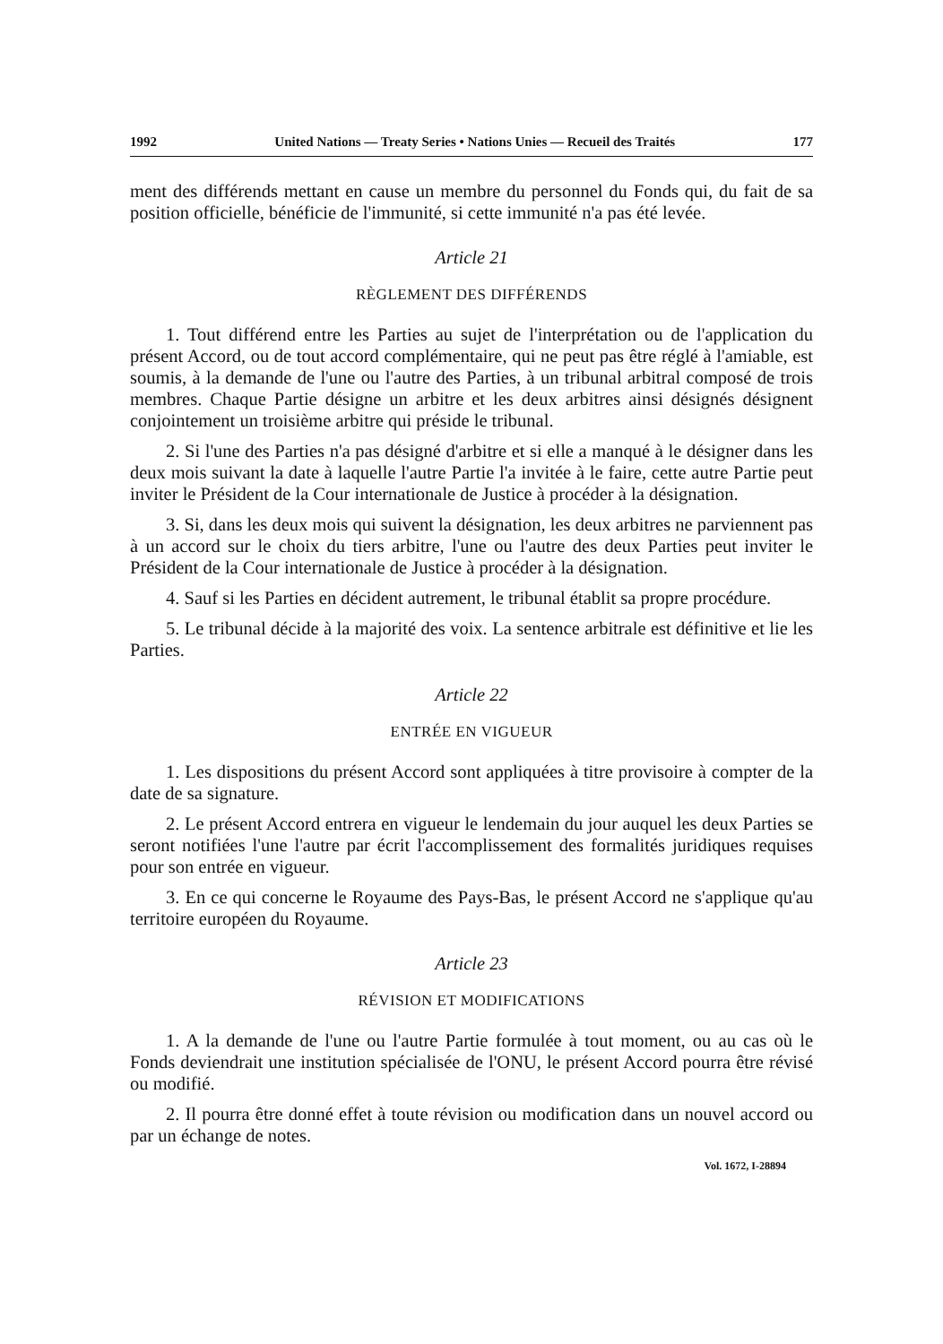1992 United Nations — Treaty Series • Nations Unies — Recueil des Traités 177
ment des différends mettant en cause un membre du personnel du Fonds qui, du fait de sa position officielle, bénéficie de l'immunité, si cette immunité n'a pas été levée.
Article 21
RÈGLEMENT DES DIFFÉRENDS
1. Tout différend entre les Parties au sujet de l'interprétation ou de l'application du présent Accord, ou de tout accord complémentaire, qui ne peut pas être réglé à l'amiable, est soumis, à la demande de l'une ou l'autre des Parties, à un tribunal arbitral composé de trois membres. Chaque Partie désigne un arbitre et les deux arbitres ainsi désignés désignent conjointement un troisième arbitre qui préside le tribunal.
2. Si l'une des Parties n'a pas désigné d'arbitre et si elle a manqué à le désigner dans les deux mois suivant la date à laquelle l'autre Partie l'a invitée à le faire, cette autre Partie peut inviter le Président de la Cour internationale de Justice à procéder à la désignation.
3. Si, dans les deux mois qui suivent la désignation, les deux arbitres ne parviennent pas à un accord sur le choix du tiers arbitre, l'une ou l'autre des deux Parties peut inviter le Président de la Cour internationale de Justice à procéder à la désignation.
4. Sauf si les Parties en décident autrement, le tribunal établit sa propre procédure.
5. Le tribunal décide à la majorité des voix. La sentence arbitrale est définitive et lie les Parties.
Article 22
ENTRÉE EN VIGUEUR
1. Les dispositions du présent Accord sont appliquées à titre provisoire à compter de la date de sa signature.
2. Le présent Accord entrera en vigueur le lendemain du jour auquel les deux Parties se seront notifiées l'une l'autre par écrit l'accomplissement des formalités juridiques requises pour son entrée en vigueur.
3. En ce qui concerne le Royaume des Pays-Bas, le présent Accord ne s'applique qu'au territoire européen du Royaume.
Article 23
RÉVISION ET MODIFICATIONS
1. A la demande de l'une ou l'autre Partie formulée à tout moment, ou au cas où le Fonds deviendrait une institution spécialisée de l'ONU, le présent Accord pourra être révisé ou modifié.
2. Il pourra être donné effet à toute révision ou modification dans un nouvel accord ou par un échange de notes.
Vol. 1672, I-28894